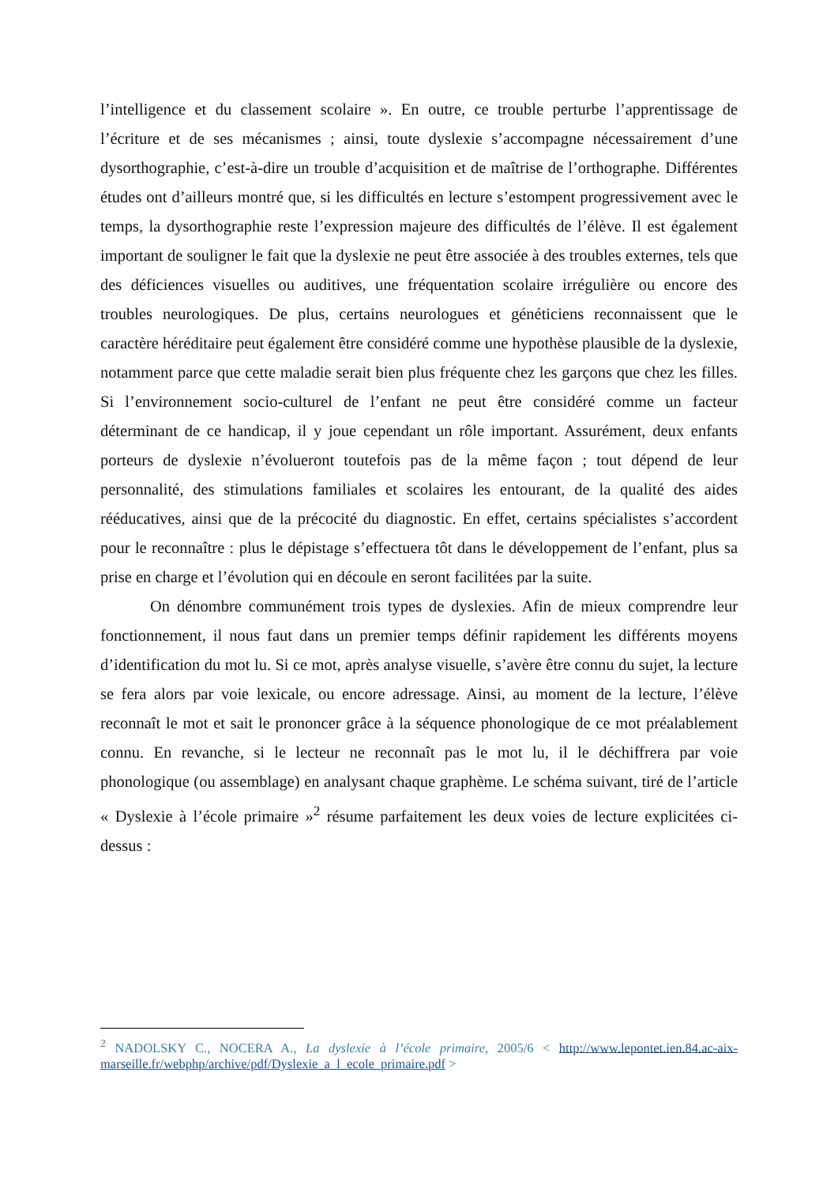l’intelligence et du classement scolaire ». En outre, ce trouble perturbe l’apprentissage de l’écriture et de ses mécanismes ; ainsi, toute dyslexie s’accompagne nécessairement d’une dysorthographie, c’est-à-dire un trouble d’acquisition et de maîtrise de l’orthographe. Différentes études ont d’ailleurs montré que, si les difficultés en lecture s’estompent progressivement avec le temps, la dysorthographie reste l’expression majeure des difficultés de l’élève. Il est également important de souligner le fait que la dyslexie ne peut être associée à des troubles externes, tels que des déficiences visuelles ou auditives, une fréquentation scolaire irrégulière ou encore des troubles neurologiques. De plus, certains neurologues et généticiens reconnaissent que le caractère héréditaire peut également être considéré comme une hypothèse plausible de la dyslexie, notamment parce que cette maladie serait bien plus fréquente chez les garçons que chez les filles. Si l’environnement socio-culturel de l’enfant ne peut être considéré comme un facteur déterminant de ce handicap, il y joue cependant un rôle important. Assurément, deux enfants porteurs de dyslexie n’évolueront toutefois pas de la même façon ; tout dépend de leur personnalité, des stimulations familiales et scolaires les entourant, de la qualité des aides rééducatives, ainsi que de la précocité du diagnostic. En effet, certains spécialistes s’accordent pour le reconnaître : plus le dépistage s’effectuera tôt dans le développement de l’enfant, plus sa prise en charge et l’évolution qui en découle en seront facilitées par la suite.
On dénombre communément trois types de dyslexies. Afin de mieux comprendre leur fonctionnement, il nous faut dans un premier temps définir rapidement les différents moyens d’identification du mot lu. Si ce mot, après analyse visuelle, s’avère être connu du sujet, la lecture se fera alors par voie lexicale, ou encore adressage. Ainsi, au moment de la lecture, l’élève reconnaît le mot et sait le prononcer grâce à la séquence phonologique de ce mot préalablement connu. En revanche, si le lecteur ne reconnaît pas le mot lu, il le déchiffrera par voie phonologique (ou assemblage) en analysant chaque graphème. Le schéma suivant, tiré de l’article « Dyslexie à l’école primaire »<sup>2</sup> résume parfaitement les deux voies de lecture explicitées ci-dessus :
<sup>2</sup> NADOLSKY C., NOCERA A., La dyslexie à l’école primaire, 2005/6 < http://www.lepontet.ien.84.ac-aix-marseille.fr/webphp/archive/pdf/Dyslexie_a_l_ecole_primaire.pdf >